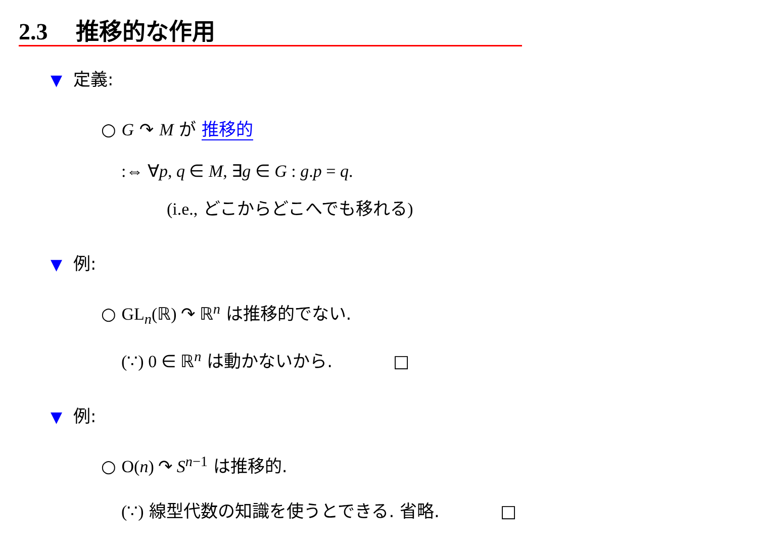2.3 推移的な作用
▼ 定義:
○ G ↷ M が 推移的
:⇔ ∀p, q ∈ M, ∃g ∈ G : g.p = q.
(i.e., どこからどこへでも移れる)
▼ 例:
○ GL<sub>n</sub>(ℝ) ↷ ℝ<sup>n</sup> は推移的でない.
(∵) 0 ∈ ℝ<sup>n</sup> は動かないから. □
▼ 例:
○ O(n) ↷ S<sup>n−1</sup> は推移的.
(∵) 線型代数の知識を使うとできる. 省略. □